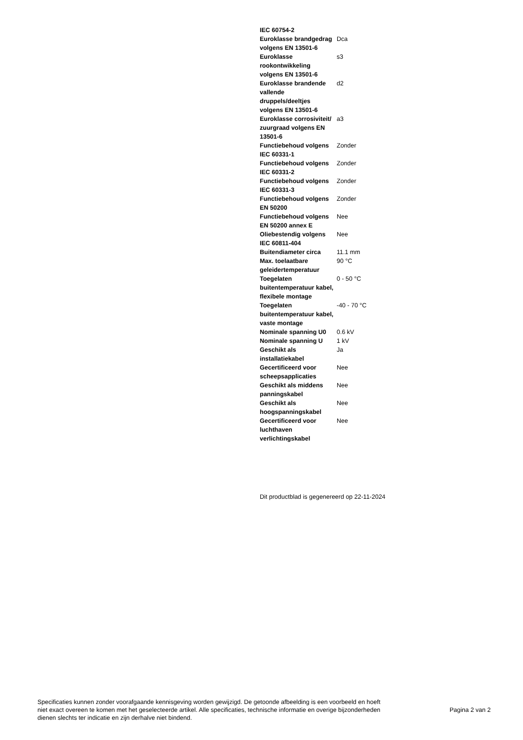| IEC 60754-2 | |
| Euroklasse brandgedrag volgens EN 13501-6 | Dca |
| Euroklasse rookontwikkeling volgens EN 13501-6 | s3 |
| Euroklasse brandende vallende druppels/deeltjes volgens EN 13501-6 | d2 |
| Euroklasse corrosiviteit/ zuurgraad volgens EN 13501-6 | a3 |
| Functiebehoud volgens IEC 60331-1 | Zonder |
| Functiebehoud volgens IEC 60331-2 | Zonder |
| Functiebehoud volgens IEC 60331-3 | Zonder |
| Functiebehoud volgens EN 50200 | Zonder |
| Functiebehoud volgens EN 50200 annex E | Nee |
| Oliebestendig volgens IEC 60811-404 | Nee |
| Buitendiameter circa | 11.1 mm |
| Max. toelaatbare geleidertemperatuur | 90 °C |
| Toegelaten buitentemperatuur kabel, flexibele montage | 0 - 50 °C |
| Toegelaten buitentemperatuur kabel, vaste montage | -40 - 70 °C |
| Nominale spanning U0 | 0.6 kV |
| Nominale spanning U | 1 kV |
| Geschikt als installatiekabel | Ja |
| Gecertificeerd voor scheepsapplicaties | Nee |
| Geschikt als middens panningskabel | Nee |
| Geschikt als hoogspanningskabel | Nee |
| Gecertificeerd voor luchthaven verlichtingskabel | Nee |
Dit productblad is gegenereerd op 22-11-2024
Specificaties kunnen zonder voorafgaande kennisgeving worden gewijzigd. De getoonde afbeelding is een voorbeeld en hoeft niet exact overeen te komen met het geselecteerde artikel. Alle specificaties, technische informatie en overige bijzonderheden dienen slechts ter indicatie en zijn derhalve niet bindend.
Pagina 2 van 2